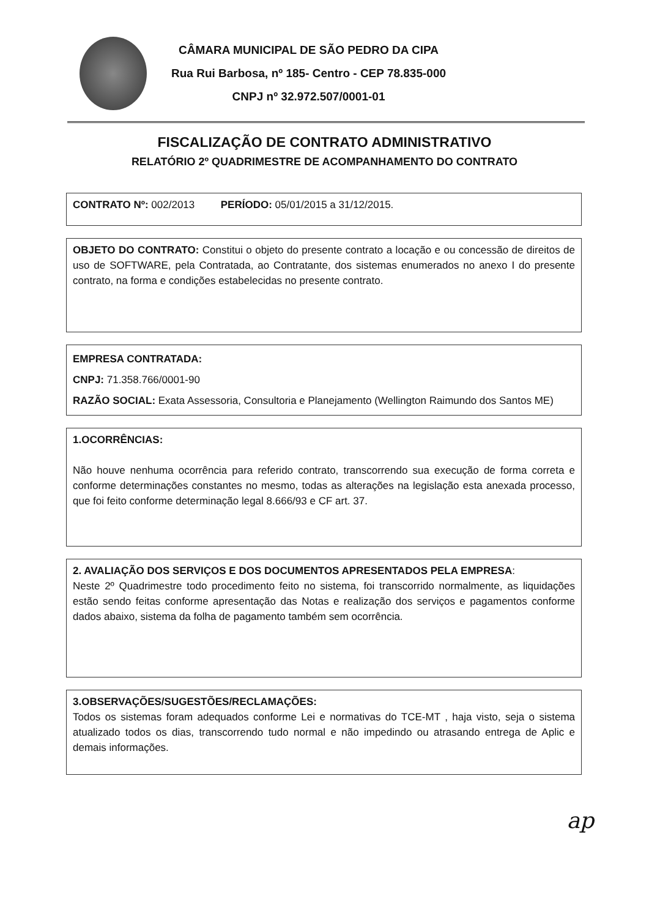CÂMARA MUNICIPAL DE SÃO PEDRO DA CIPA
Rua Rui Barbosa, nº 185- Centro - CEP 78.835-000
CNPJ nº 32.972.507/0001-01
FISCALIZAÇÃO DE CONTRATO ADMINISTRATIVO
RELATÓRIO 2º QUADRIMESTRE DE ACOMPANHAMENTO DO CONTRATO
CONTRATO Nº: 002/2013 PERÍODO: 05/01/2015 a 31/12/2015.
OBJETO DO CONTRATO: Constitui o objeto do presente contrato a locação e ou concessão de direitos de uso de SOFTWARE, pela Contratada, ao Contratante, dos sistemas enumerados no anexo I do presente contrato, na forma e condições estabelecidas no presente contrato.
EMPRESA CONTRATADA:
CNPJ: 71.358.766/0001-90
RAZÃO SOCIAL: Exata Assessoria, Consultoria e Planejamento (Wellington Raimundo dos Santos ME)
1.OCORRÊNCIAS:
Não houve nenhuma ocorrência para referido contrato, transcorrendo sua execução de forma correta e conforme determinações constantes no mesmo, todas as alterações na legislação esta anexada processo, que foi feito conforme determinação legal 8.666/93 e CF art. 37.
2. AVALIAÇÃO DOS SERVIÇOS E DOS DOCUMENTOS APRESENTADOS PELA EMPRESA:
Neste 2º Quadrimestre todo procedimento feito no sistema, foi transcorrido normalmente, as liquidações estão sendo feitas conforme apresentação das Notas e realização dos serviços e pagamentos conforme dados abaixo, sistema da folha de pagamento também sem ocorrência.
3.OBSERVAÇÕES/SUGESTÕES/RECLAMAÇÕES:
Todos os sistemas foram adequados conforme Lei e normativas do TCE-MT , haja visto, seja o sistema atualizado todos os dias, transcorrendo tudo normal e não impedindo ou atrasando entrega de Aplic e demais informações.
ap